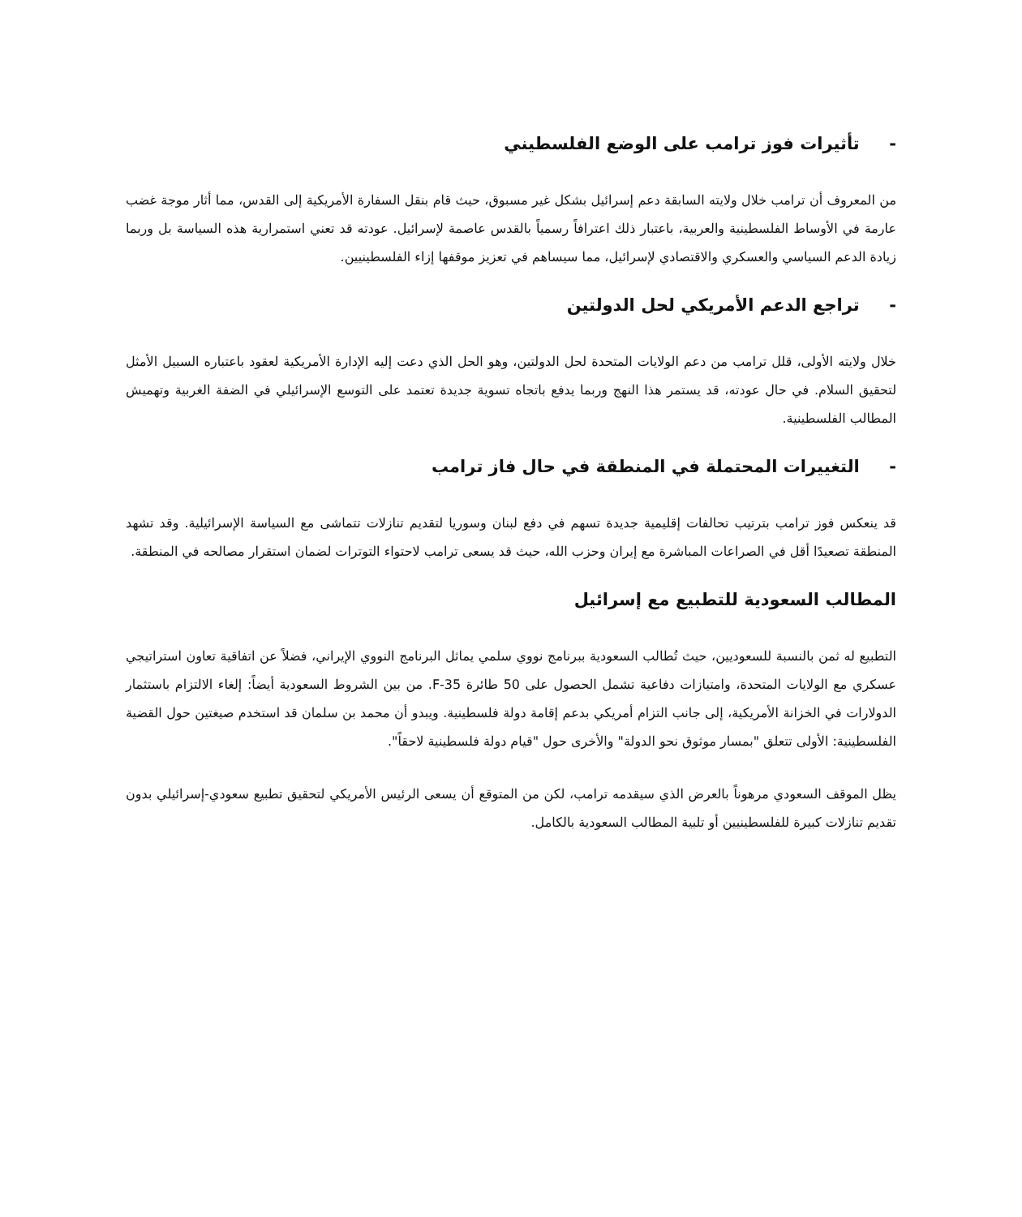- تأثيرات فوز ترامب على الوضع الفلسطيني
من المعروف أن ترامب خلال ولايته السابقة دعم إسرائيل بشكل غير مسبوق، حيث قام بنقل السفارة الأمريكية إلى القدس، مما أثار موجة غضب عارمة في الأوساط الفلسطينية والعربية، باعتبار ذلك اعترافاً رسمياً بالقدس عاصمة لإسرائيل. عودته قد تعني استمرارية هذه السياسة بل وربما زيادة الدعم السياسي والعسكري والاقتصادي لإسرائيل، مما سيساهم في تعزيز موقفها إزاء الفلسطينيين.
- تراجع الدعم الأمريكي لحل الدولتين
خلال ولايته الأولى، قلل ترامب من دعم الولايات المتحدة لحل الدولتين، وهو الحل الذي دعت إليه الإدارة الأمريكية لعقود باعتباره السبيل الأمثل لتحقيق السلام. في حال عودته، قد يستمر هذا النهج وربما يدفع باتجاه تسوية جديدة تعتمد على التوسع الإسرائيلي في الضفة الغربية وتهميش المطالب الفلسطينية.
- التغييرات المحتملة في المنطقة في حال فاز ترامب
قد ينعكس فوز ترامب بترتيب تحالفات إقليمية جديدة تسهم في دفع لبنان وسوريا لتقديم تنازلات تتماشى مع السياسة الإسرائيلية. وقد تشهد المنطقة تصعيدًا أقل في الصراعات المباشرة مع إيران وحزب الله، حيث قد يسعى ترامب لاحتواء التوترات لضمان استقرار مصالحه في المنطقة.
المطالب السعودية للتطبيع مع إسرائيل
التطبيع له ثمن بالنسبة للسعوديين، حيث تُطالب السعودية ببرنامج نووي سلمي يماثل البرنامج النووي الإيراني، فضلاً عن اتفاقية تعاون استراتيجي عسكري مع الولايات المتحدة، وامتيازات دفاعية تشمل الحصول على 50 طائرة F-35. من بين الشروط السعودية أيضاً: إلغاء الالتزام باستثمار الدولارات في الخزانة الأمريكية، إلى جانب التزام أمريكي بدعم إقامة دولة فلسطينية. ويبدو أن محمد بن سلمان قد استخدم صيغتين حول القضية الفلسطينية: الأولى تتعلق "بمسار موثوق نحو الدولة" والأخرى حول "قيام دولة فلسطينية لاحقاً".
يظل الموقف السعودي مرهوناً بالعرض الذي سيقدمه ترامب، لكن من المتوقع أن يسعى الرئيس الأمريكي لتحقيق تطبيع سعودي-إسرائيلي بدون تقديم تنازلات كبيرة للفلسطينيين أو تلبية المطالب السعودية بالكامل.